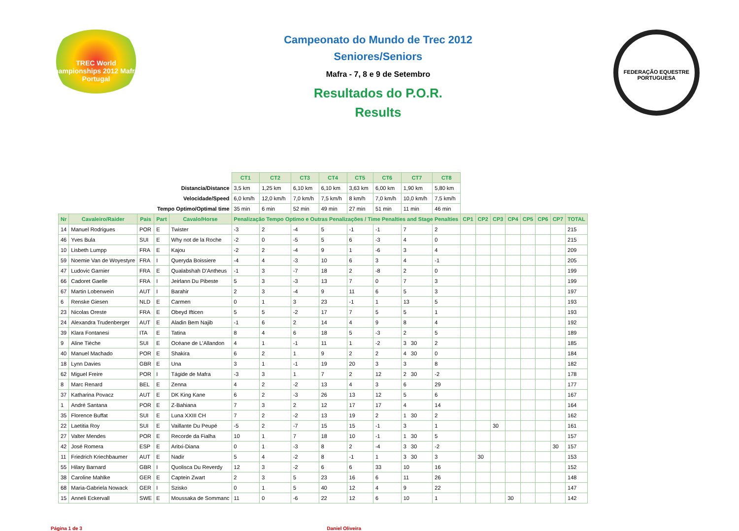TREC World Championships 2012 Mafra - Portugal
Campeonato do Mundo de Trec 2012
Seniores/Seniors
Mafra - 7, 8 e 9 de Setembro
Resultados do P.O.R.
Results
FEDERAÇÃO EQUESTRE PORTUGUESA
| | | | | | CT1 | CT2 | CT3 | CT4 | CT5 | CT6 | CT7 | CT8 | | | | | | | | |
| Distancia/Distance | | | | | 3,5 km | 1,25 km | 6,10 km | 6,10 km | 3,63 km | 6,00 km | 1,90 km | 5,80 km | | | | | | | | |
| Velocidade/Speed | | | | | 6,0 km/h | 12,0 km/h | 7,0 km/h | 7,5 km/h | 8 km/h | 7,0 km/h | 10,0 km/h | 7,5 km/h | | | | | | | | |
| Tempo Optimo/Optimal time | | | | | 35 min | 6 min | 52 min | 49 min | 27 min | 51 min | 11 min | 46 min | | | | | | | | |
| Nr | Cavaleiro/Raider | Pais | Part | Cavalo/Horse | Penalização Tempo Optimo e Outras Penalizações / Time Penalties and Stage Penalties | | | | | | | | CP1 | CP2 | CP3 | CP4 | CP5 | CP6 | CP7 | TOTAL |
| 14 | Manuel Rodrigues | POR | E | Twister | -3 | 2 | -4 | 5 | -1 | -1 | 7 | 2 | | | | | | | | 215 |
| 46 | Yves Bula | SUI | E | Why not de la Roche | -2 | 0 | -5 | 5 | 6 | -3 | 4 | 0 | | | | | | | | 215 |
| 10 | Lisbeth Lumpp | FRA | E | Kajou | -2 | 2 | -4 | 9 | 1 | -6 | 3 | 4 | | | | | | | | 209 |
| 59 | Noemie Van de Woyestyre | FRA | I | Queryda Boissiere | -4 | 4 | -3 | 10 | 6 | 3 | 4 | -1 | | | | | | | | 205 |
| 47 | Ludovic Garnier | FRA | E | Qualabshah D'Antheus | -1 | 3 | -7 | 18 | 2 | -8 | 2 | 0 | | | | | | | | 199 |
| 66 | Cadoret Gaelle | FRA | I | Jeirlann Du Pibeste | 5 | 3 | -3 | 13 | 7 | 0 | 7 | 3 | | | | | | | | 199 |
| 67 | Martin Lobenwein | AUT | I | Barahir | 2 | 3 | -4 | 9 | 11 | 6 | 5 | 3 | | | | | | | | 197 |
| 6 | Renske Giesen | NLD | E | Carmen | 0 | 1 | 3 | 23 | -1 | 1 | 13 | 5 | | | | | | | | 193 |
| 23 | Nicolas Oreste | FRA | E | Obeyd Ifticen | 5 | 5 | -2 | 17 | 7 | 5 | 5 | 1 | | | | | | | | 193 |
| 24 | Alexandra Trudenberger | AUT | E | Aladin Bem Najib | -1 | 6 | 2 | 14 | 4 | 9 | 8 | 4 | | | | | | | | 192 |
| 39 | Klara Fontanesi | ITA | E | Tatina | 8 | 4 | 6 | 18 | 5 | -3 | 2 | 5 | | | | | | | | 189 |
| 9 | Aline Tièche | SUI | E | Océane de L'Allandon | 4 | 1 | -1 | 11 | 1 | -2 | 3 30 | 2 | | | | | | | | 185 |
| 40 | Manuel Machado | POR | E | Shakira | 6 | 2 | 1 | 9 | 2 | 2 | 4 30 | 0 | | | | | | | | 184 |
| 18 | Lynn Davies | GBR | E | Una | 3 | 1 | -1 | 19 | 20 | 3 | 3 | 8 | | | | | | | | 182 |
| 62 | Miguel Freire | POR | I | Tágide de Mafra | -3 | 3 | 1 | 7 | 2 | 12 | 2 30 | -2 | | | | | | | | 178 |
| 8 | Marc Renard | BEL | E | Zenna | 4 | 2 | -2 | 13 | 4 | 3 | 6 | 29 | | | | | | | | 177 |
| 37 | Katharina Povacz | AUT | E | DK King Kane | 6 | 2 | -3 | 26 | 13 | 12 | 5 | 6 | | | | | | | | 167 |
| 1 | André Santana | POR | E | Z-Bahiana | 7 | 3 | 2 | 12 | 17 | 17 | 4 | 14 | | | | | | | | 164 |
| 35 | Florence Buffat | SUI | E | Luna XXIII CH | 7 | 2 | -2 | 13 | 19 | 2 | 1 30 | 2 | | | | | | | | 162 |
| 22 | Laetitia Roy | SUI | E | Vaillante Du Peupé | -5 | 2 | -7 | 15 | 15 | -1 | 3 | 1 | | | 30 | | | | | 161 |
| 27 | Valter Mendes | POR | E | Recorde da Fialha | 10 | 1 | 7 | 18 | 10 | -1 | 1 30 | 5 | | | | | | | | 157 |
| 42 | José Romera | ESP | E | Aritxi-Diana | 0 | 1 | -3 | 8 | 2 | -4 | 3 30 | -2 | | | | | | | 30 | 157 |
| 11 | Friedrich Kriechbaumer | AUT | E | Nadir | 5 | 4 | -2 | 8 | -1 | 1 | 3 30 | 3 | | 30 | | | | | | 153 |
| 55 | Hilary Barnard | GBR | I | Quolisca Du Reverdy | 12 | 3 | -2 | 6 | 6 | 33 | 10 | 16 | | | | | | | | 152 |
| 38 | Caroline Mahlke | GER | E | Captein Zwart | 2 | 3 | 5 | 23 | 16 | 6 | 11 | 26 | | | | | | | | 148 |
| 68 | Maria-Gabriela Nowack | GER | I | Szisko | 0 | 1 | 5 | 40 | 12 | 4 | 9 | 22 | | | | | | | | 147 |
| 15 | Anneli Eckervall | SWE | E | Moussaka de Sommanc | 11 | 0 | -6 | 22 | 12 | 6 | 10 | 1 | | | | 30 | | | | 142 |
Página 1 de 3 Daniel Oliveira